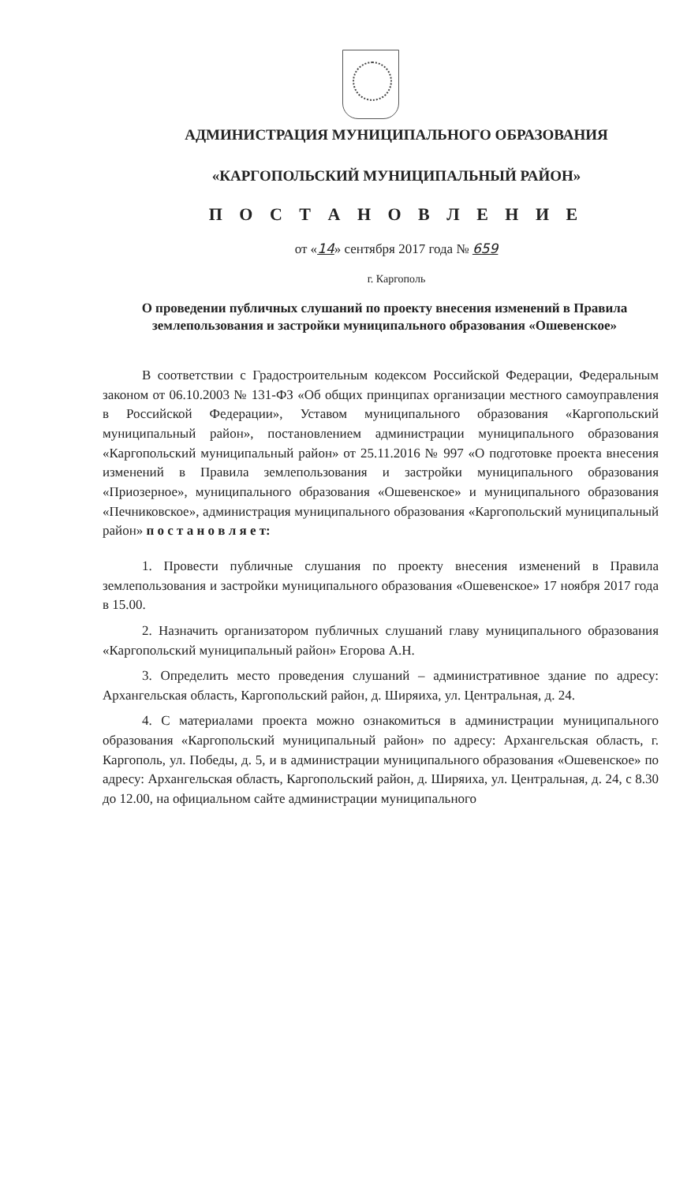АДМИНИСТРАЦИЯ МУНИЦИПАЛЬНОГО ОБРАЗОВАНИЯ
«КАРГОПОЛЬСКИЙ МУНИЦИПАЛЬНЫЙ РАЙОН»
П О С Т А Н О В Л Е Н И Е
от «14» сентября 2017 года № 659
г. Каргополь
О проведении публичных слушаний по проекту внесения изменений в Правила землепользования и застройки муниципального образования «Ошевенское»
В соответствии с Градостроительным кодексом Российской Федерации, Федеральным законом от 06.10.2003 № 131-ФЗ «Об общих принципах организации местного самоуправления в Российской Федерации», Уставом муниципального образования «Каргопольский муниципальный район», постановлением администрации муниципального образования «Каргопольский муниципальный район» от 25.11.2016 № 997 «О подготовке проекта внесения изменений в Правила землепользования и застройки муниципального образования «Приозерное», муниципального образования «Ошевенское» и муниципального образования «Печниковское», администрация муниципального образования «Каргопольский муниципальный район» п о с т а н о в л я е т:
1. Провести публичные слушания по проекту внесения изменений в Правила землепользования и застройки муниципального образования «Ошевенское» 17 ноября 2017 года в 15.00.
2. Назначить организатором публичных слушаний главу муниципального образования «Каргопольский муниципальный район» Егорова А.Н.
3. Определить место проведения слушаний – административное здание по адресу: Архангельская область, Каргопольский район, д. Ширяиха, ул. Центральная, д. 24.
4. С материалами проекта можно ознакомиться в администрации муниципального образования «Каргопольский муниципальный район» по адресу: Архангельская область, г. Каргополь, ул. Победы, д. 5, и в администрации муниципального образования «Ошевенское» по адресу: Архангельская область, Каргопольский район, д. Ширяиха, ул. Центральная, д. 24, с 8.30 до 12.00, на официальном сайте администрации муниципального